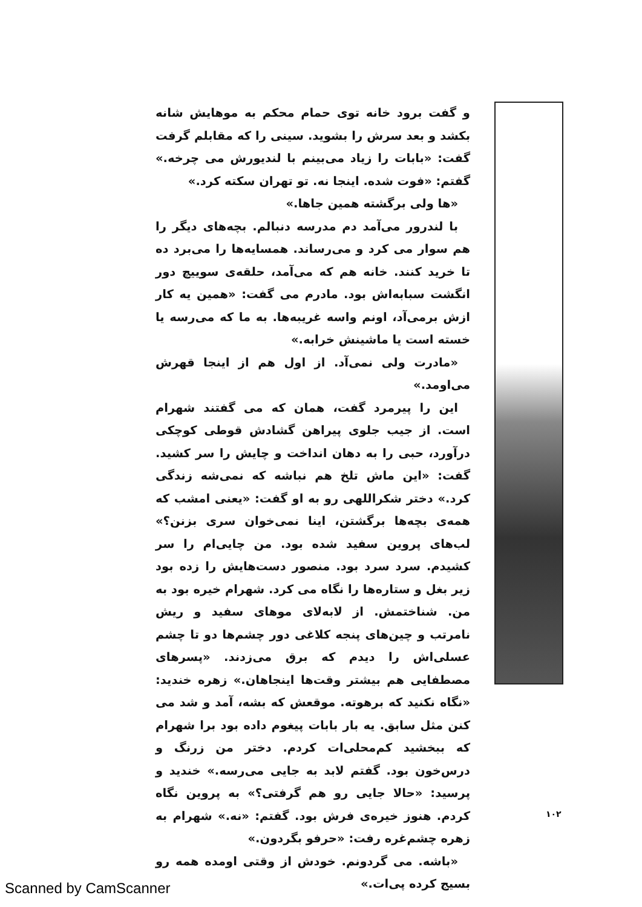و گفت برود خانه توی حمام محکم به موهایش شانه بکشد و بعد سرش را بشوید. سینی را که مقابلم گرفت گفت: «بابات را زیاد می‌بینم با لندیورش می چرخه.» گفتم: «فوت شده. اینجا نه. تو تهران سکته کرد.»
«ها ولی برگشته همین جاها.»
با لندرور می‌آمد دم مدرسه دنبالم. بچه‌های دیگر را هم سوار می کرد و می‌رساند. همسایه‌ها را می‌برد ده تا خرید کنند. خانه هم که می‌آمد، حلقه‌ی سوییچ دور انگشت سبابه‌اش بود. مادرم می گفت: «همین یه کار ازش برمی‌آد، اونم واسه غریبه‌ها. به ما که می‌رسه یا خسته است یا ماشینش خرابه.»
«مادرت ولی نمی‌آد. از اول هم از اینجا قهرش می‌اومد.»
این را پیرمرد گفت، همان که می گفتند شهرام است. از جیب جلوی پیراهن گشادش قوطی کوچکی درآورد، حبی را به دهان انداخت و چایش را سر کشید. گفت: «این ماش تلخ هم نباشه که نمی‌شه زندگی کرد.» دختر شکراللهی رو به او گفت: «یعنی امشب که همه‌ی بچه‌ها برگشتن، اینا نمی‌خوان سری بزنن؟» لب‌های پروین سفید شده بود. من چایی‌ام را سر کشیدم. سرد سرد بود. منصور دست‌هایش را زده بود زیر بغل و ستاره‌ها را نگاه می کرد. شهرام خیره بود به من. شناختمش. از لابه‌لای موهای سفید و ریش نامرتب و چین‌های پنجه کلاغی دور چشم‌ها دو تا چشم عسلی‌اش را دیدم که برق می‌زدند. «پسرهای مصطفایی هم بیشتر وقت‌ها اینجاهان.» زهره خندید: «نگاه نکنید که برهوته. موقعش که بشه، آمد و شد می کنن مثل سابق. یه بار بابات پیغوم داده بود برا شهرام که ببخشید کم‌محلی‌ات کردم. دختر من زرنگ و درس‌خون بود. گفتم لابد به جایی می‌رسه.» خندید و پرسید: «حالا جایی رو هم گرفتی؟» به پروین نگاه کردم. هنوز خیره‌ی فرش بود. گفتم: «نه.» شهرام به زهره چشم‌غره رفت: «حرفو بگردون.»
«باشه. می گردونم. خودش از وقتی اومده همه رو بسیج کرده پی‌ات.»
۱۰۲
Scanned by CamScanner